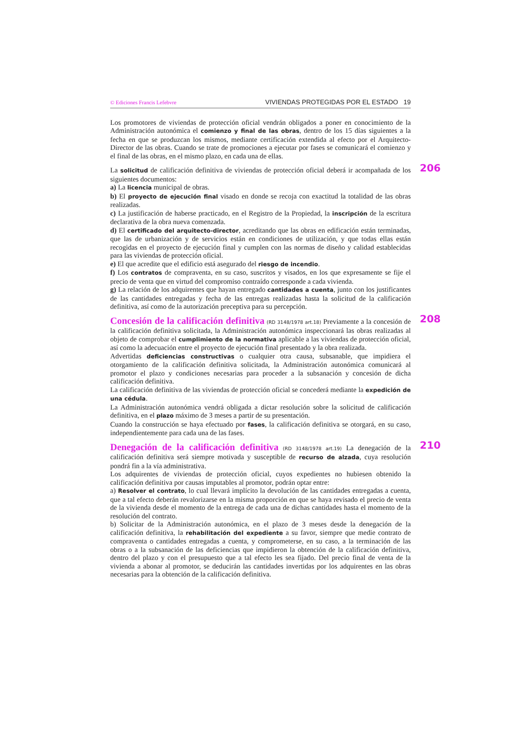© Ediciones Francis Lefebvre VIVIENDAS PROTEGIDAS POR EL ESTADO 19
Los promotores de viviendas de protección oficial vendrán obligados a poner en conocimiento de la Administración autonómica el comienzo y final de las obras, dentro de los 15 días siguientes a la fecha en que se produzcan los mismos, mediante certificación extendida al efecto por el Arquitecto-Director de las obras. Cuando se trate de promociones a ejecutar por fases se comunicará el comienzo y el final de las obras, en el mismo plazo, en cada una de ellas.
206
La solicitud de calificación definitiva de viviendas de protección oficial deberá ir acompañada de los siguientes documentos:
a) La licencia municipal de obras.
b) El proyecto de ejecución final visado en donde se recoja con exactitud la totalidad de las obras realizadas.
c) La justificación de haberse practicado, en el Registro de la Propiedad, la inscripción de la escritura declarativa de la obra nueva comenzada.
d) El certificado del arquitecto-director, acreditando que las obras en edificación están terminadas, que las de urbanización y de servicios están en condiciones de utilización, y que todas ellas están recogidas en el proyecto de ejecución final y cumplen con las normas de diseño y calidad establecidas para las viviendas de protección oficial.
e) El que acredite que el edificio está asegurado del riesgo de incendio.
f) Los contratos de compraventa, en su caso, suscritos y visados, en los que expresamente se fije el precio de venta que en virtud del compromiso contraído corresponde a cada vivienda.
g) La relación de los adquirentes que hayan entregado cantidades a cuenta, junto con los justificantes de las cantidades entregadas y fecha de las entregas realizadas hasta la solicitud de la calificación definitiva, así como de la autorización preceptiva para su percepción.
208
Concesión de la calificación definitiva (RD 3148/1978 art.18) Previamente a la concesión de la calificación definitiva solicitada, la Administración autonómica inspeccionará las obras realizadas al objeto de comprobar el cumplimiento de la normativa aplicable a las viviendas de protección oficial, así como la adecuación entre el proyecto de ejecución final presentado y la obra realizada.
Advertidas deficiencias constructivas o cualquier otra causa, subsanable, que impidiera el otorgamiento de la calificación definitiva solicitada, la Administración autonómica comunicará al promotor el plazo y condiciones necesarias para proceder a la subsanación y concesión de dicha calificación definitiva.
La calificación definitiva de las viviendas de protección oficial se concederá mediante la expedición de una cédula.
La Administración autonómica vendrá obligada a dictar resolución sobre la solicitud de calificación definitiva, en el plazo máximo de 3 meses a partir de su presentación.
Cuando la construcción se haya efectuado por fases, la calificación definitiva se otorgará, en su caso, independientemente para cada una de las fases.
210
Denegación de la calificación definitiva (RD 3148/1978 art.19) La denegación de la calificación definitiva será siempre motivada y susceptible de recurso de alzada, cuya resolución pondrá fin a la vía administrativa.
Los adquirentes de viviendas de protección oficial, cuyos expedientes no hubiesen obtenido la calificación definitiva por causas imputables al promotor, podrán optar entre:
a) Resolver el contrato, lo cual llevará implícito la devolución de las cantidades entregadas a cuenta, que a tal efecto deberán revalorizarse en la misma proporción en que se haya revisado el precio de venta de la vivienda desde el momento de la entrega de cada una de dichas cantidades hasta el momento de la resolución del contrato.
b) Solicitar de la Administración autonómica, en el plazo de 3 meses desde la denegación de la calificación definitiva, la rehabilitación del expediente a su favor, siempre que medie contrato de compraventa o cantidades entregadas a cuenta, y comprometerse, en su caso, a la terminación de las obras o a la subsanación de las deficiencias que impidieron la obtención de la calificación definitiva, dentro del plazo y con el presupuesto que a tal efecto les sea fijado. Del precio final de venta de la vivienda a abonar al promotor, se deducirán las cantidades invertidas por los adquirentes en las obras necesarias para la obtención de la calificación definitiva.